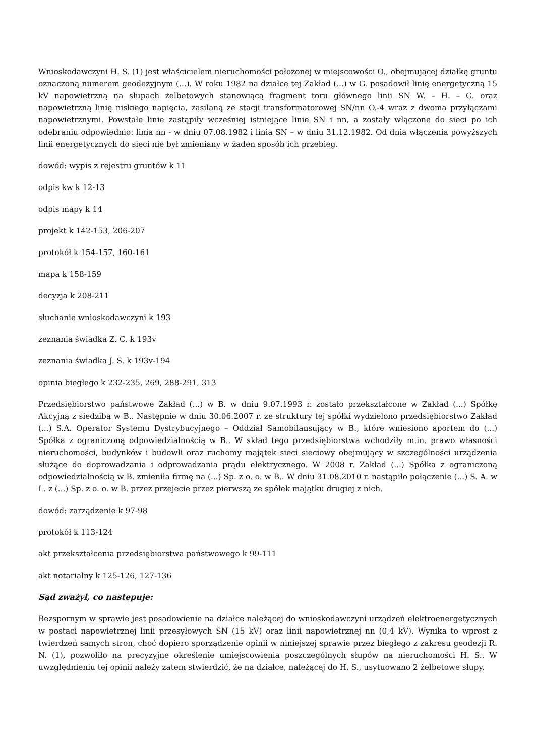Wnioskodawczyni H. S. (1) jest właścicielem nieruchomości położonej w miejscowości O., obejmującej działkę gruntu oznaczoną numerem geodezyjnym (...). W roku 1982 na działce tej Zakład (...) w G. posadowił linię energetyczną 15 kV napowietrzną na słupach żelbetowych stanowiącą fragment toru głównego linii SN W. – H. – G. oraz napowietrzną linię niskiego napięcia, zasilaną ze stacji transformatorowej SN/nn O.-4 wraz z dwoma przyłączami napowietrznymi. Powstałe linie zastąpiły wcześniej istniejące linie SN i nn, a zostały włączone do sieci po ich odebraniu odpowiednio: linia nn - w dniu 07.08.1982 i linia SN – w dniu 31.12.1982. Od dnia włączenia powyższych linii energetycznych do sieci nie był zmieniany w żaden sposób ich przebieg.
dowód: wypis z rejestru gruntów k 11
odpis kw k 12-13
odpis mapy k 14
projekt k 142-153, 206-207
protokół k 154-157, 160-161
mapa k 158-159
decyzja k 208-211
słuchanie wnioskodawczyni k 193
zeznania świadka Z. C. k 193v
zeznania świadka J. S. k 193v-194
opinia biegłego k 232-235, 269, 288-291, 313
Przedsiębiorstwo państwowe Zakład (...) w B. w dniu 9.07.1993 r. zostało przekształcone w Zakład (...) Spółkę Akcyjną z siedzibą w B.. Następnie w dniu 30.06.2007 r. ze struktury tej spółki wydzielono przedsiębiorstwo Zakład (...) S.A. Operator Systemu Dystrybucyjnego – Oddział Samobilansujący w B., które wniesiono aportem do (...) Spółka z ograniczoną odpowiedzialnością w B.. W skład tego przedsiębiorstwa wchodziły m.in. prawo własności nieruchomości, budynków i budowli oraz ruchomy majątek sieci sieciowy obejmujący w szczególności urządzenia służące do doprowadzania i odprowadzania prądu elektrycznego. W 2008 r. Zakład (...) Spółka z ograniczoną odpowiedzialnością w B. zmieniła firmę na (...) Sp. z o. o. w B.. W dniu 31.08.2010 r. nastąpiło połączenie (...) S. A. w L. z (...) Sp. z o. o. w B. przez przejecie przez pierwszą ze spółek majątku drugiej z nich.
dowód: zarządzenie k 97-98
protokół k 113-124
akt przekształcenia przedsiębiorstwa państwowego k 99-111
akt notarialny k 125-126, 127-136
Sąd zważył, co następuje:
Bezspornym w sprawie jest posadowienie na działce należącej do wnioskodawczyni urządzeń elektroenergetycznych w postaci napowietrznej linii przesyłowych SN (15 kV) oraz linii napowietrznej nn (0,4 kV). Wynika to wprost z twierdzeń samych stron, choć dopiero sporządzenie opinii w niniejszej sprawie przez biegłego z zakresu geodezji R. N. (1), pozwoliło na precyzyjne określenie umiejscowienia poszczególnych słupów na nieruchomości H. S.. W uwzględnieniu tej opinii należy zatem stwierdzić, że na działce, należącej do H. S., usytuowano 2 żelbetowe słupy.